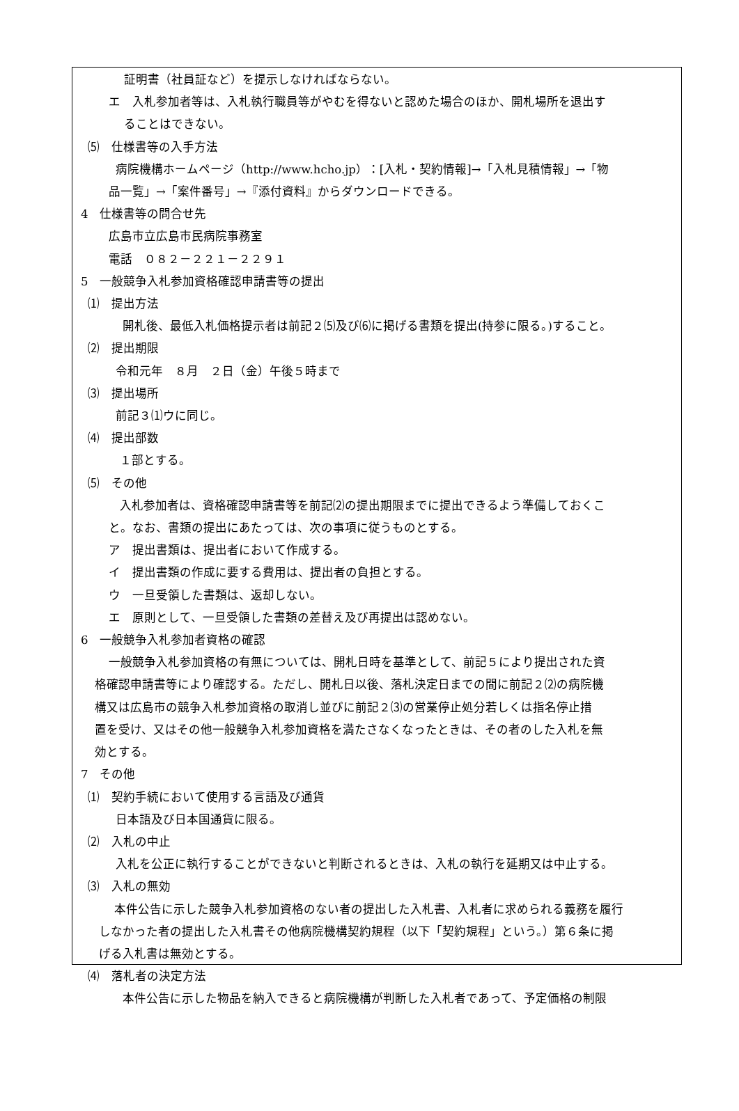証明書（社員証など）を提示しなければならない。
エ　入札参加者等は、入札執行職員等がやむを得ないと認めた場合のほか、開札場所を退出す
ることはできない。
⑸　仕様書等の入手方法
病院機構ホームページ（http://www.hcho.jp）：[入札・契約情報]→「入札見積情報」→「物
品一覧」→「案件番号」→『添付資料』からダウンロードできる。
4　仕様書等の問合せ先
広島市立広島市民病院事務室
電話　０８２－２２１－２２９１
5　一般競争入札参加資格確認申請書等の提出
⑴　提出方法
開札後、最低入札価格提示者は前記２⑸及び⑹に掲げる書類を提出(持参に限る。)すること。
⑵　提出期限
令和元年　８月　２日（金）午後５時まで
⑶　提出場所
前記３⑴ウに同じ。
⑷　提出部数
１部とする。
⑸　その他
入札参加者は、資格確認申請書等を前記⑵の提出期限までに提出できるよう準備しておくこ
と。なお、書類の提出にあたっては、次の事項に従うものとする。
ア　提出書類は、提出者において作成する。
イ　提出書類の作成に要する費用は、提出者の負担とする。
ウ　一旦受領した書類は、返却しない。
エ　原則として、一旦受領した書類の差替え及び再提出は認めない。
6　一般競争入札参加者資格の確認
一般競争入札参加資格の有無については、開札日時を基準として、前記５により提出された資
格確認申請書等により確認する。ただし、開札日以後、落札決定日までの間に前記２⑵の病院機
構又は広島市の競争入札参加資格の取消し並びに前記２⑶の営業停止処分若しくは指名停止措
置を受け、又はその他一般競争入札参加資格を満たさなくなったときは、その者のした入札を無
効とする。
7　その他
⑴　契約手続において使用する言語及び通貨
日本語及び日本国通貨に限る。
⑵　入札の中止
入札を公正に執行することができないと判断されるときは、入札の執行を延期又は中止する。
⑶　入札の無効
本件公告に示した競争入札参加資格のない者の提出した入札書、入札者に求められる義務を履行
しなかった者の提出した入札書その他病院機構契約規程（以下「契約規程」という。）第６条に掲
げる入札書は無効とする。
⑷　落札者の決定方法
本件公告に示した物品を納入できると病院機構が判断した入札者であって、予定価格の制限